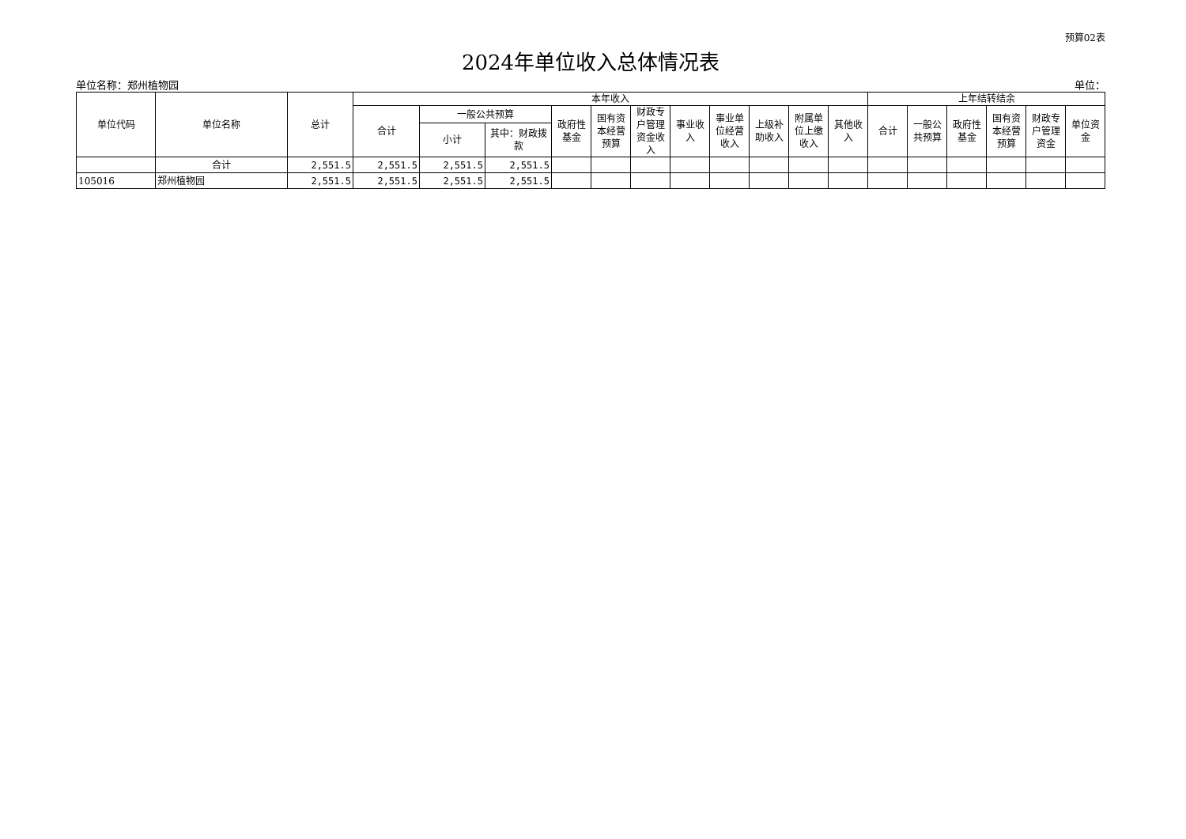预算02表
2024年单位收入总体情况表
单位名称：郑州植物园 单位：
| 单位代码 | 单位名称 | 总计 | 本年收入 | | | | | | | | | | | 上年结转结余 | | | | | |
| --- | --- | --- | --- | --- | --- | --- | --- | --- | --- | --- | --- | --- | --- | --- | --- | --- | --- | --- | --- |
| | | | 合计 | 一般公共预算 | | 政府性基金 | 国有资本经营预算 | 财政专户管理资金收入 | 事业收入 | 事业单位经营收入 | 上级补助收入 | 附属单位上缴收入 | 其他收入 | 合计 | 一般公共预算 | 政府性基金 | 国有资本经营预算 | 财政专户管理资金 | 单位资金 |
| | | | | 小计 | 其中：财政拨款 | | | | | | | | | | | | | | |
| | 合计 | 2,551.5 | 2,551.5 | 2,551.5 | 2,551.5 | | | | | | | | | | | | | | |
| 105016 | 郑州植物园 | 2,551.5 | 2,551.5 | 2,551.5 | 2,551.5 | | | | | | | | | | | | | | |